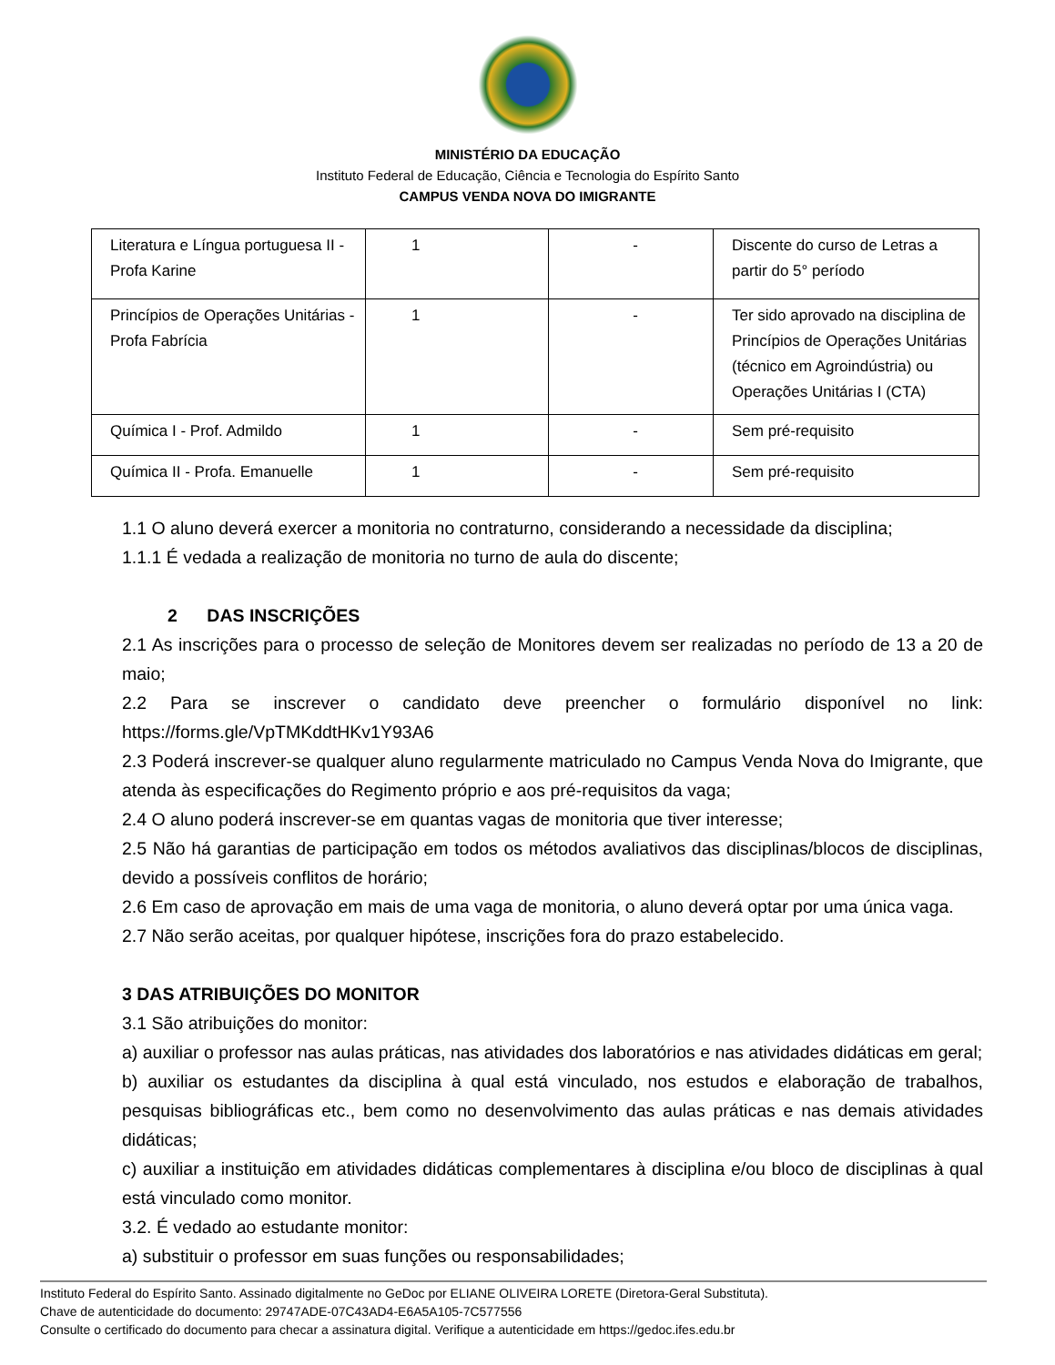MINISTÉRIO DA EDUCAÇÃO
Instituto Federal de Educação, Ciência e Tecnologia do Espírito Santo
CAMPUS VENDA NOVA DO IMIGRANTE
| Literatura e Língua portuguesa II - Profa Karine | 1 | - | Discente do curso de Letras a partir do 5° período |
| Princípios de Operações Unitárias - Profa Fabrícia | 1 | - | Ter sido aprovado na disciplina de Princípios de Operações Unitárias (técnico em Agroindústria) ou Operações Unitárias I (CTA) |
| Química I - Prof. Admildo | 1 | - | Sem pré-requisito |
| Química II - Profa. Emanuelle | 1 | - | Sem pré-requisito |
1.1 O aluno deverá exercer a monitoria no contraturno, considerando a necessidade da disciplina;
1.1.1 É vedada a realização de monitoria no turno de aula do discente;
2 DAS INSCRIÇÕES
2.1 As inscrições para o processo de seleção de Monitores devem ser realizadas no período de 13 a 20 de maio;
2.2 Para se inscrever o candidato deve preencher o formulário disponível no link: https://forms.gle/VpTMKddtHKv1Y93A6
2.3 Poderá inscrever-se qualquer aluno regularmente matriculado no Campus Venda Nova do Imigrante, que atenda às especificações do Regimento próprio e aos pré-requisitos da vaga;
2.4 O aluno poderá inscrever-se em quantas vagas de monitoria que tiver interesse;
2.5 Não há garantias de participação em todos os métodos avaliativos das disciplinas/blocos de disciplinas, devido a possíveis conflitos de horário;
2.6 Em caso de aprovação em mais de uma vaga de monitoria, o aluno deverá optar por uma única vaga.
2.7 Não serão aceitas, por qualquer hipótese, inscrições fora do prazo estabelecido.
3 DAS ATRIBUIÇÕES DO MONITOR
3.1 São atribuições do monitor:
a) auxiliar o professor nas aulas práticas, nas atividades dos laboratórios e nas atividades didáticas em geral;
b) auxiliar os estudantes da disciplina à qual está vinculado, nos estudos e elaboração de trabalhos, pesquisas bibliográficas etc., bem como no desenvolvimento das aulas práticas e nas demais atividades didáticas;
c) auxiliar a instituição em atividades didáticas complementares à disciplina e/ou bloco de disciplinas à qual está vinculado como monitor.
3.2. É vedado ao estudante monitor:
a) substituir o professor em suas funções ou responsabilidades;
Instituto Federal do Espírito Santo. Assinado digitalmente no GeDoc por ELIANE OLIVEIRA LORETE (Diretora-Geral Substituta).
Chave de autenticidade do documento: 29747ADE-07C43AD4-E6A5A105-7C577556
Consulte o certificado do documento para checar a assinatura digital. Verifique a autenticidade em https://gedoc.ifes.edu.br